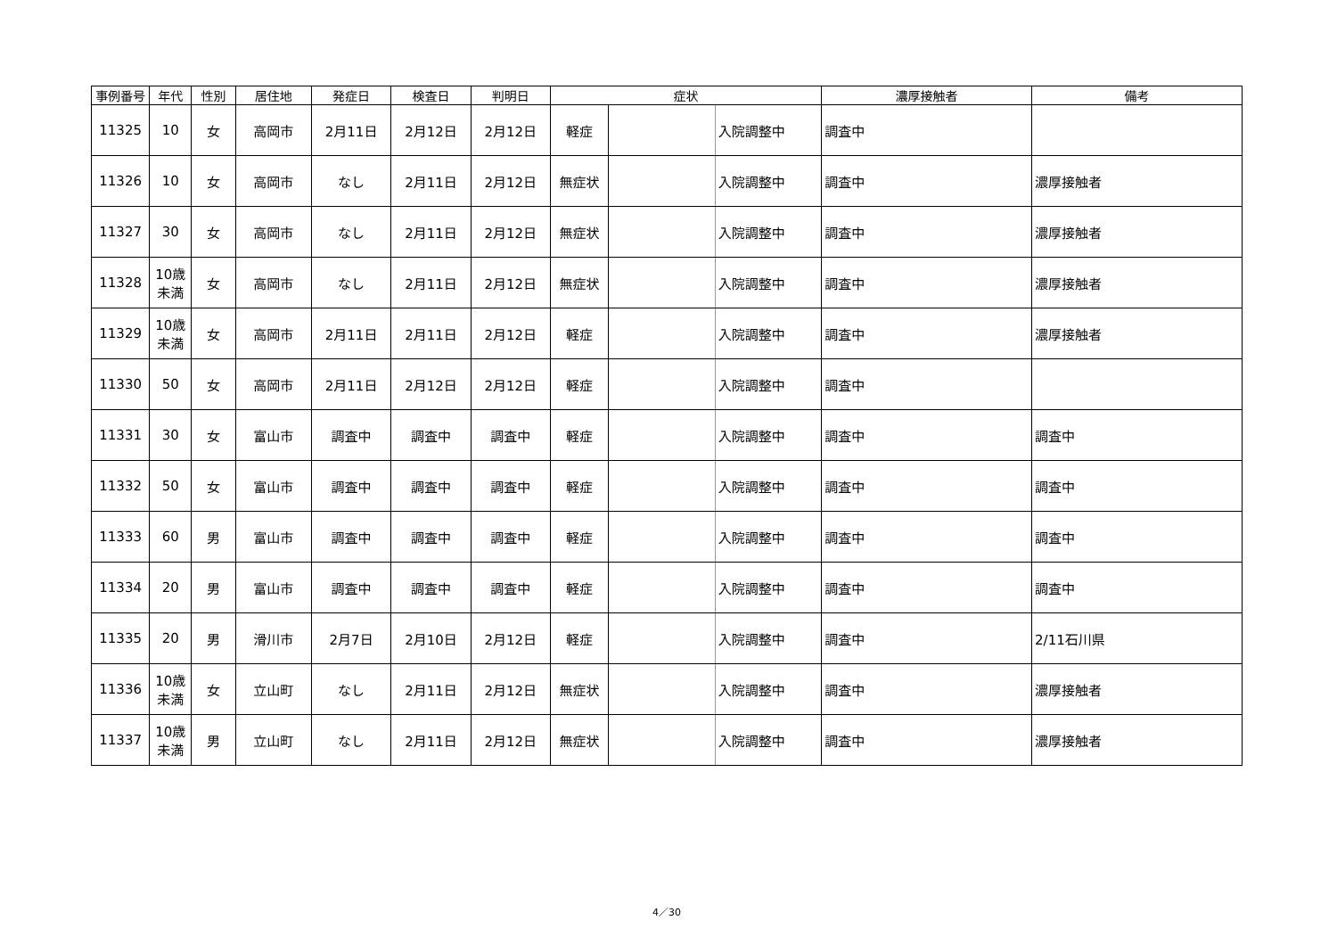| 事例番号 | 年代 | 性別 | 居住地 | 発症日 | 検査日 | 判明日 | 症状 | | | 濃厚接触者 | 備考 |
| --- | --- | --- | --- | --- | --- | --- | --- | --- | --- | --- | --- |
| 11325 | 10 | 女 | 高岡市 | 2月11日 | 2月12日 | 2月12日 | 軽症 | | 入院調整中 | 調査中 | |
| 11326 | 10 | 女 | 高岡市 | なし | 2月11日 | 2月12日 | 無症状 | | 入院調整中 | 調査中 | 濃厚接触者 |
| 11327 | 30 | 女 | 高岡市 | なし | 2月11日 | 2月12日 | 無症状 | | 入院調整中 | 調査中 | 濃厚接触者 |
| 11328 | 10歳 未満 | 女 | 高岡市 | なし | 2月11日 | 2月12日 | 無症状 | | 入院調整中 | 調査中 | 濃厚接触者 |
| 11329 | 10歳 未満 | 女 | 高岡市 | 2月11日 | 2月11日 | 2月12日 | 軽症 | | 入院調整中 | 調査中 | 濃厚接触者 |
| 11330 | 50 | 女 | 高岡市 | 2月11日 | 2月12日 | 2月12日 | 軽症 | | 入院調整中 | 調査中 | |
| 11331 | 30 | 女 | 富山市 | 調査中 | 調査中 | 調査中 | 軽症 | | 入院調整中 | 調査中 | 調査中 |
| 11332 | 50 | 女 | 富山市 | 調査中 | 調査中 | 調査中 | 軽症 | | 入院調整中 | 調査中 | 調査中 |
| 11333 | 60 | 男 | 富山市 | 調査中 | 調査中 | 調査中 | 軽症 | | 入院調整中 | 調査中 | 調査中 |
| 11334 | 20 | 男 | 富山市 | 調査中 | 調査中 | 調査中 | 軽症 | | 入院調整中 | 調査中 | 調査中 |
| 11335 | 20 | 男 | 滑川市 | 2月7日 | 2月10日 | 2月12日 | 軽症 | | 入院調整中 | 調査中 | 2/11石川県 |
| 11336 | 10歳 未満 | 女 | 立山町 | なし | 2月11日 | 2月12日 | 無症状 | | 入院調整中 | 調査中 | 濃厚接触者 |
| 11337 | 10歳 未満 | 男 | 立山町 | なし | 2月11日 | 2月12日 | 無症状 | | 入院調整中 | 調査中 | 濃厚接触者 |
4／30